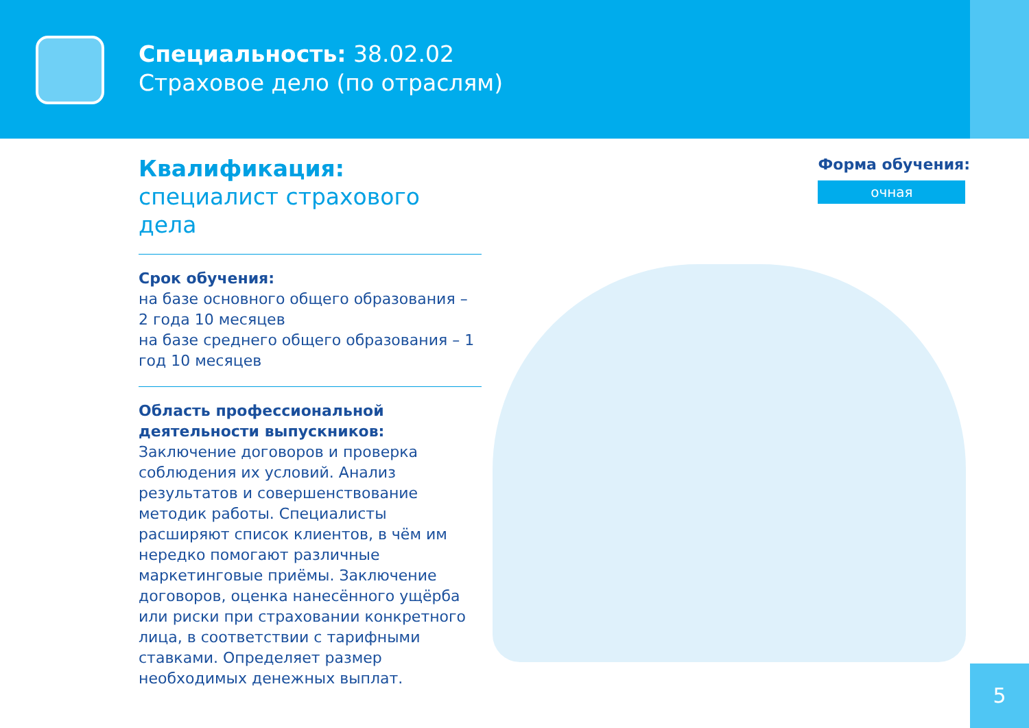Специальность: 38.02.02
Страховое дело (по отраслям)
Квалификация:
специалист страхового дела
Срок обучения:
на базе основного общего образования – 2 года 10 месяцев
на базе среднего общего образования – 1 год 10 месяцев
Область профессиональной деятельности выпускников:
Заключение договоров и проверка соблюдения их условий. Анализ результатов и совершенствование методик работы. Специалисты расширяют список клиентов, в чём им нередко помогают различные маркетинговые приёмы. Заключение договоров, оценка нанесённого ущёрба или риски при страховании конкретного лица, в соответствии с тарифными ставками. Определяет размер необходимых денежных выплат.
Форма обучения:
очная
5